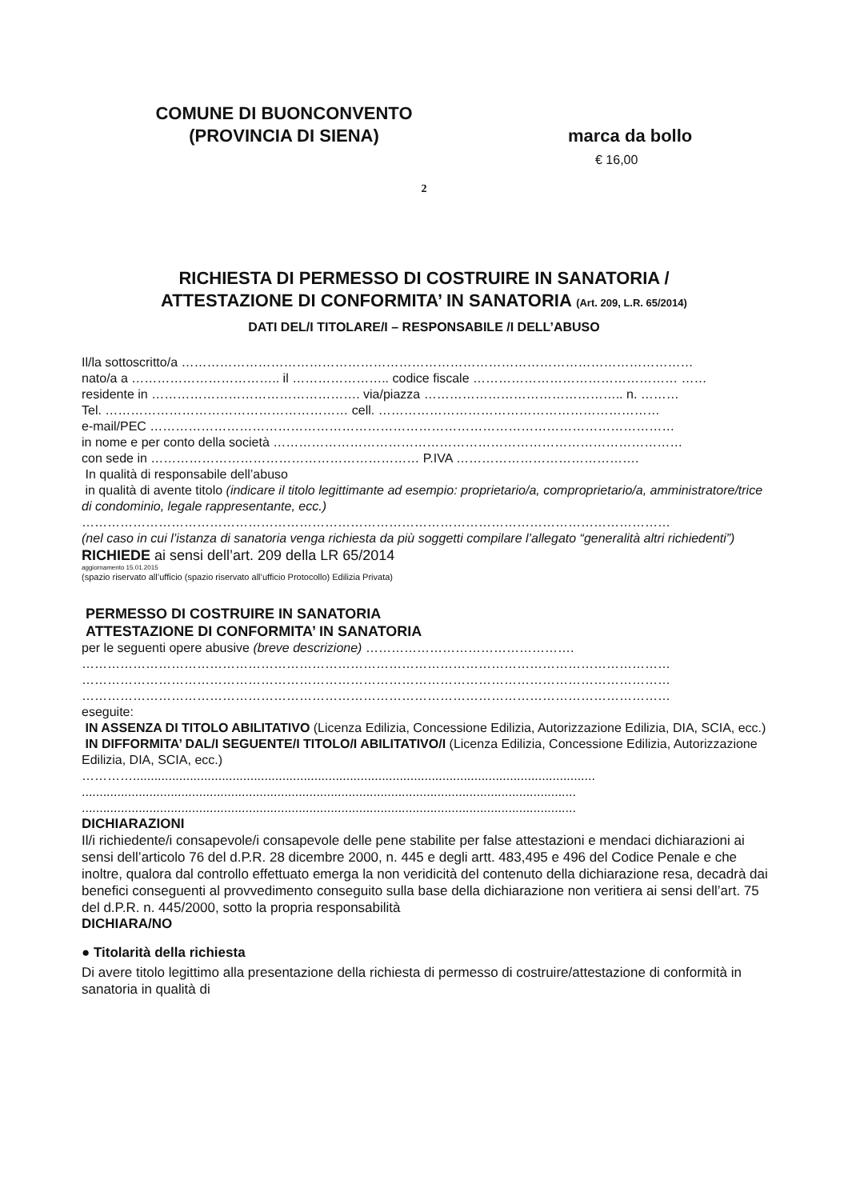COMUNE DI BUONCONVENTO
(PROVINCIA DI SIENA)
marca da bollo
€ 16,00
2
RICHIESTA DI PERMESSO DI COSTRUIRE IN SANATORIA /
ATTESTAZIONE DI CONFORMITA’ IN SANATORIA (Art. 209, L.R. 65/2014)
DATI DEL/I TITOLARE/I – RESPONSABILE /I DELL’ABUSO
Il/la sottoscritto/a …………………………………………………………………………………………………………
nato/a a …………………………….. il ………………….. codice fiscale ………………………………………… ……
residente in …………………………………………. via/piazza ……………………………………….. n. ………
Tel. ………………………………………………… cell. …………………………………………………………
e-mail/PEC ……………………………………………………………………………………………………………
in nome e per conto della società ……………………………………………………………………………………
con sede in ……………………………………………………… P.IVA …………………………………….
In qualità di responsabile dell’abuso
in qualità di avente titolo (indicare il titolo legittimante ad esempio: proprietario/a, comproprietario/a, amministratore/trice di condominio, legale rappresentante, ecc.)
…………………………………………………………………………………………………………………………
(nel caso in cui l’istanza di sanatoria venga richiesta da più soggetti compilare l’allegato “generalità altri richiedenti”)
RICHIEDE ai sensi dell’art. 209 della LR 65/2014
aggiornamento 15.01.2015
(spazio riservato all’ufficio (spazio riservato all’ufficio Protocollo) Edilizia Privata)
PERMESSO DI COSTRUIRE IN SANATORIA
ATTESTAZIONE DI CONFORMITA’ IN SANATORIA
per le seguenti opere abusive (breve descrizione) ………………………………………….
…………………………………………………………………………………………………………………………
…………………………………………………………………………………………………………………………
…………………………………………………………………………………………………………………………
eseguite:
IN ASSENZA DI TITOLO ABILITATIVO (Licenza Edilizia, Concessione Edilizia, Autorizzazione Edilizia, DIA, SCIA, ecc.)
IN DIFFORMITA’ DAL/I SEGUENTE/I TITOLO/I ABILITATIVO/I (Licenza Edilizia, Concessione Edilizia, Autorizzazione Edilizia, DIA, SCIA, ecc.)
…………..................................................................................................................................
...........................................................................................................................................
...........................................................................................................................................
DICHIARAZIONI
Il/i richiedente/i consapevole/i consapevole delle pene stabilite per false attestazioni e mendaci dichiarazioni ai sensi dell’articolo 76 del d.P.R. 28 dicembre 2000, n. 445 e degli artt. 483,495 e 496 del Codice Penale e che inoltre, qualora dal controllo effettuato emerga la non veridicità del contenuto della dichiarazione resa, decadrà dai benefici conseguenti al provvedimento conseguito sulla base della dichiarazione non veritiera ai sensi dell’art. 75 del d.P.R. n. 445/2000, sotto la propria responsabilità
DICHIARA/NO
● Titolarità della richiesta
Di avere titolo legittimo alla presentazione della richiesta di permesso di costruire/attestazione di conformità in sanatoria in qualità di